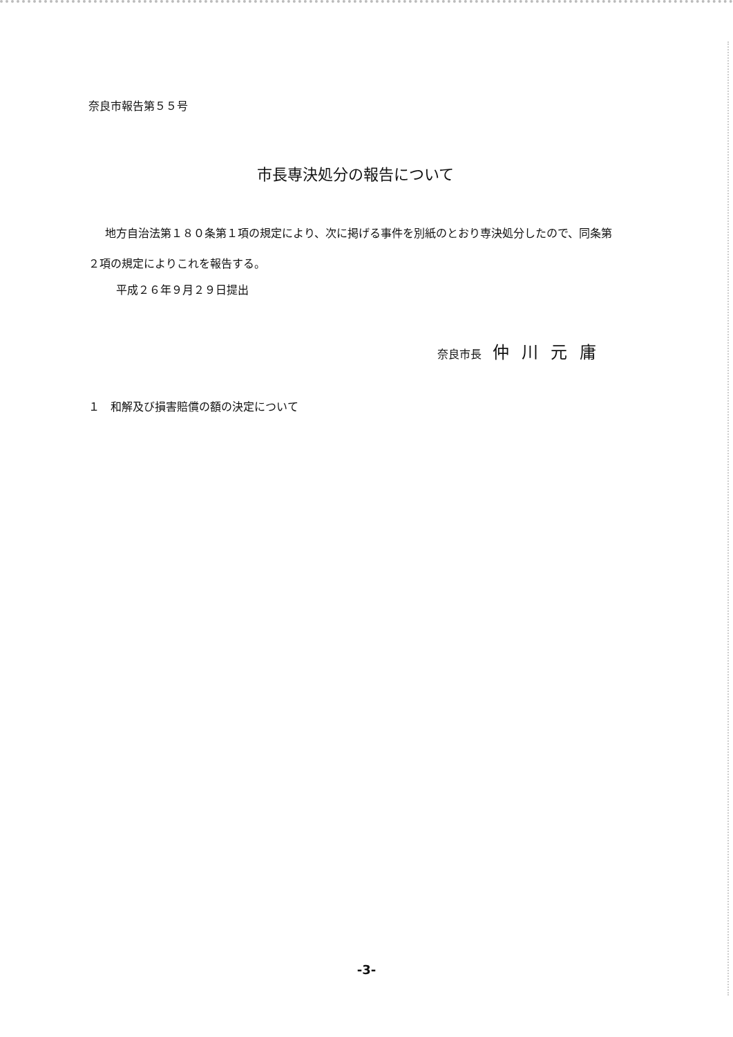奈良市報告第５５号
市長専決処分の報告について
地方自治法第１８０条第１項の規定により、次に掲げる事件を別紙のとおり専決処分したので、同条第２項の規定によりこれを報告する。
平成２６年９月２９日提出
奈良市長　仲川元庸
１　和解及び損害賠償の額の決定について
-3-